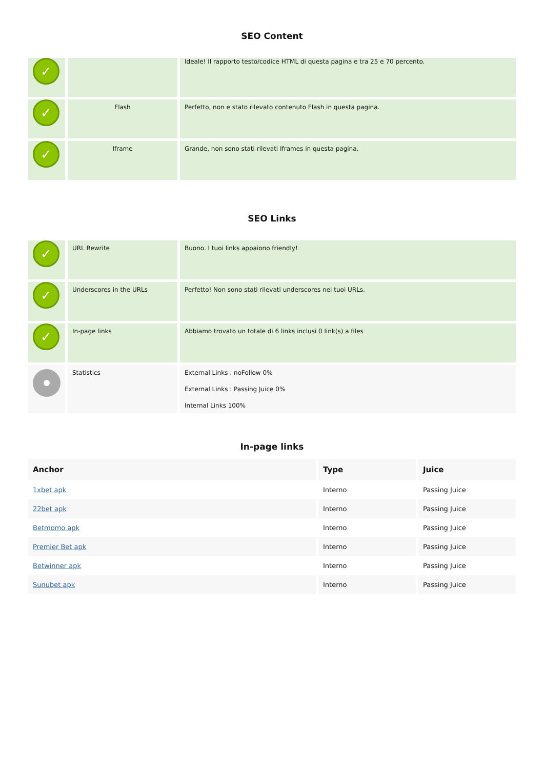SEO Content
| ✓ | | Ideale! Il rapporto testo/codice HTML di questa pagina e tra 25 e 70 percento. |
| ✓ | Flash | Perfetto, non e stato rilevato contenuto Flash in questa pagina. |
| ✓ | Iframe | Grande, non sono stati rilevati Iframes in questa pagina. |
SEO Links
| ✓ | URL Rewrite | Buono. I tuoi links appaiono friendly! |
| ✓ | Underscores in the URLs | Perfetto! Non sono stati rilevati underscores nei tuoi URLs. |
| ✓ | In-page links | Abbiamo trovato un totale di 6 links inclusi 0 link(s) a files |
| | Statistics | External Links : noFollow 0% External Links : Passing Juice 0% Internal Links 100% |
In-page links
| Anchor | Type | Juice |
| --- | --- | --- |
| 1xbet apk | Interno | Passing Juice |
| 22bet apk | Interno | Passing Juice |
| Betmomo apk | Interno | Passing Juice |
| Premier Bet apk | Interno | Passing Juice |
| Betwinner apk | Interno | Passing Juice |
| Sunubet apk | Interno | Passing Juice |